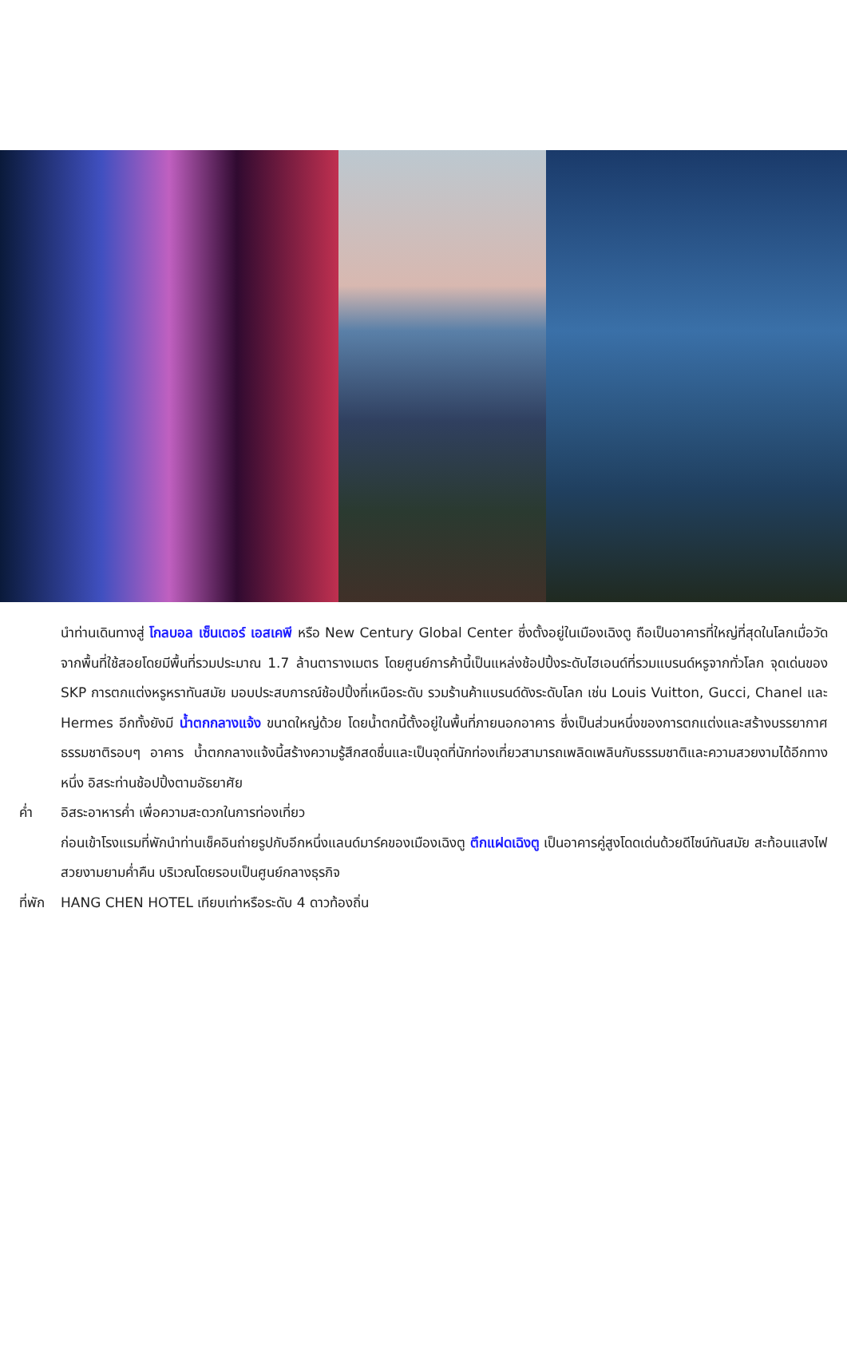นำท่านเดินทางสู่ โกลบอล เซ็นเตอร์ เอสเคพี หรือ New Century Global Center ซึ่งตั้งอยู่ในเมืองเฉิงตู ถือเป็นอาคารที่ใหญ่ที่สุดในโลกเมื่อวัดจากพื้นที่ใช้สอยโดยมีพื้นที่รวมประมาณ 1.7 ล้านตารางเมตร โดยศูนย์การค้านี้เป็นแหล่งช้อปปิ้งระดับไฮเอนด์ที่รวมแบรนด์หรูจากทั่วโลก จุดเด่นของ SKP การตกแต่งหรูหราทันสมัย มอบประสบการณ์ช้อปปิ้งที่เหนือระดับ รวมร้านค้าแบรนด์ดังระดับโลก เช่น Louis Vuitton, Gucci, Chanel และ Hermes อีกทั้งยังมี น้ำตกกลางแจ้ง ขนาดใหญ่ด้วย โดยน้ำตกนี้ตั้งอยู่ในพื้นที่ภายนอกอาคาร ซึ่งเป็นส่วนหนึ่งของการตกแต่งและสร้างบรรยากาศธรรมชาติรอบๆ อาคาร น้ำตกกลางแจ้งนี้สร้างความรู้สึกสดชื่นและเป็นจุดที่นักท่องเที่ยวสามารถเพลิดเพลินกับธรรมชาติและความสวยงามได้อีกทางหนึ่ง อิสระท่านช้อปปิ้งตามอัธยาศัย
ค่ำ อิสระอาหารค่ำ เพื่อความสะดวกในการท่องเที่ยว
ก่อนเข้าโรงแรมที่พักนำท่านเช็คอินถ่ายรูปกับอีกหนึ่งแลนด์มาร์คของเมืองเฉิงตู ตึกแฝดเฉิงตู เป็นอาคารคู่สูงโดดเด่นด้วยดีไซน์ทันสมัย สะท้อนแสงไฟสวยงามยามค่ำคืน บริเวณโดยรอบเป็นศูนย์กลางธุรกิจ
ที่พัก
HANG CHEN HOTEL เทียบเท่าหรือระดับ 4 ดาวท้องถิ่น